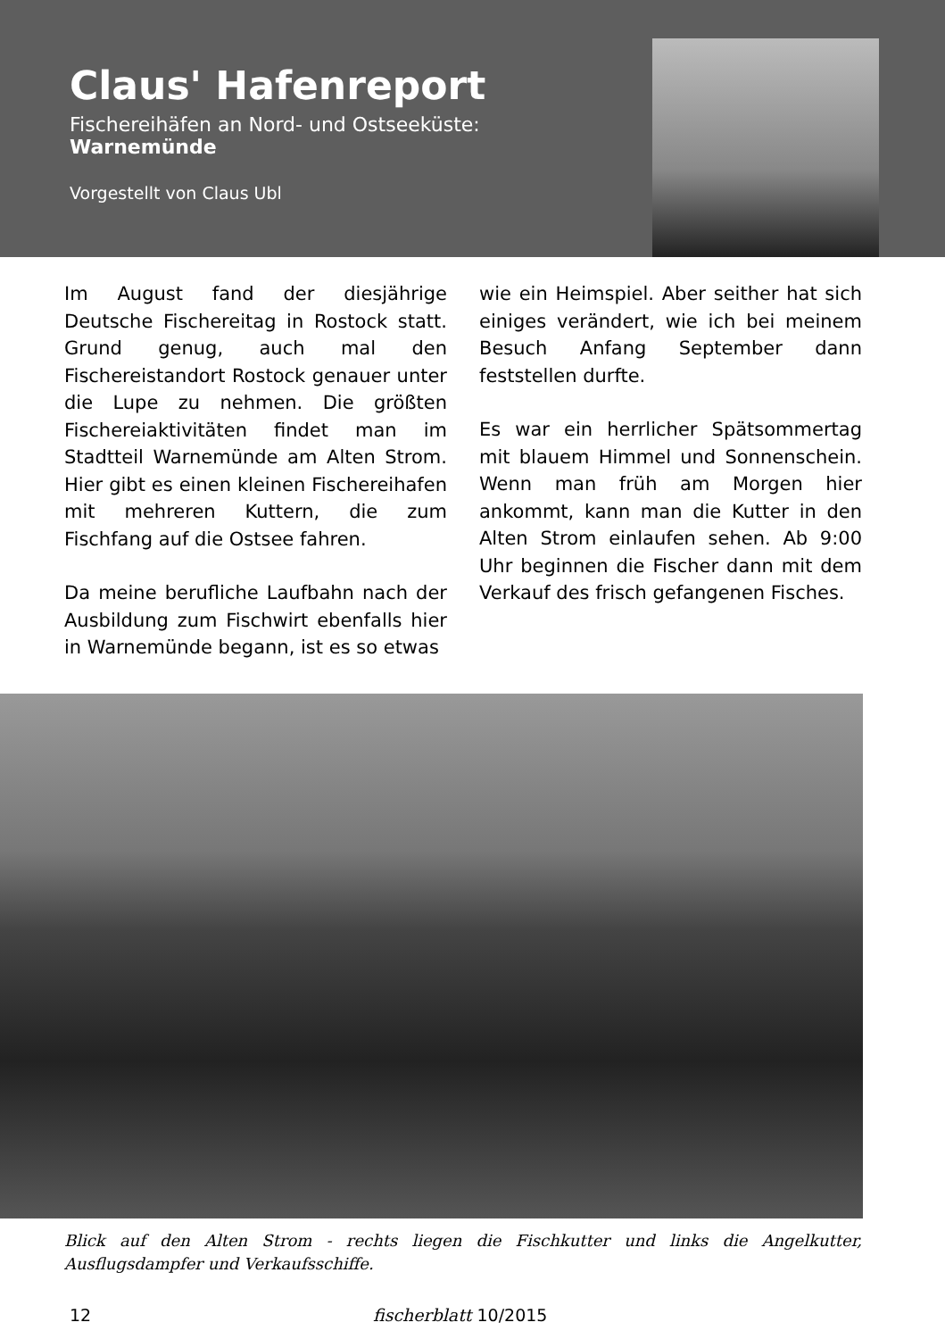Claus' Hafenreport
Fischereihäfen an Nord- und Ostseeküste:
Warnemünde
Vorgestellt von Claus Ubl
Im August fand der diesjährige Deutsche Fischereitag in Rostock statt. Grund genug, auch mal den Fischereistandort Rostock genauer unter die Lupe zu nehmen. Die größten Fischereiaktivitäten findet man im Stadtteil Warnemünde am Alten Strom. Hier gibt es einen kleinen Fischereihafen mit mehreren Kuttern, die zum Fischfang auf die Ostsee fahren.
Da meine berufliche Laufbahn nach der Ausbildung zum Fischwirt ebenfalls hier in Warnemünde begann, ist es so etwas
wie ein Heimspiel. Aber seither hat sich einiges verändert, wie ich bei meinem Besuch Anfang September dann feststellen durfte.
Es war ein herrlicher Spätsommertag mit blauem Himmel und Sonnenschein. Wenn man früh am Morgen hier ankommt, kann man die Kutter in den Alten Strom einlaufen sehen. Ab 9:00 Uhr beginnen die Fischer dann mit dem Verkauf des frisch gefangenen Fisches.
Blick auf den Alten Strom - rechts liegen die Fischkutter und links die Angelkutter, Ausflugsdampfer und Verkaufsschiffe.
12 fischerblatt 10/2015